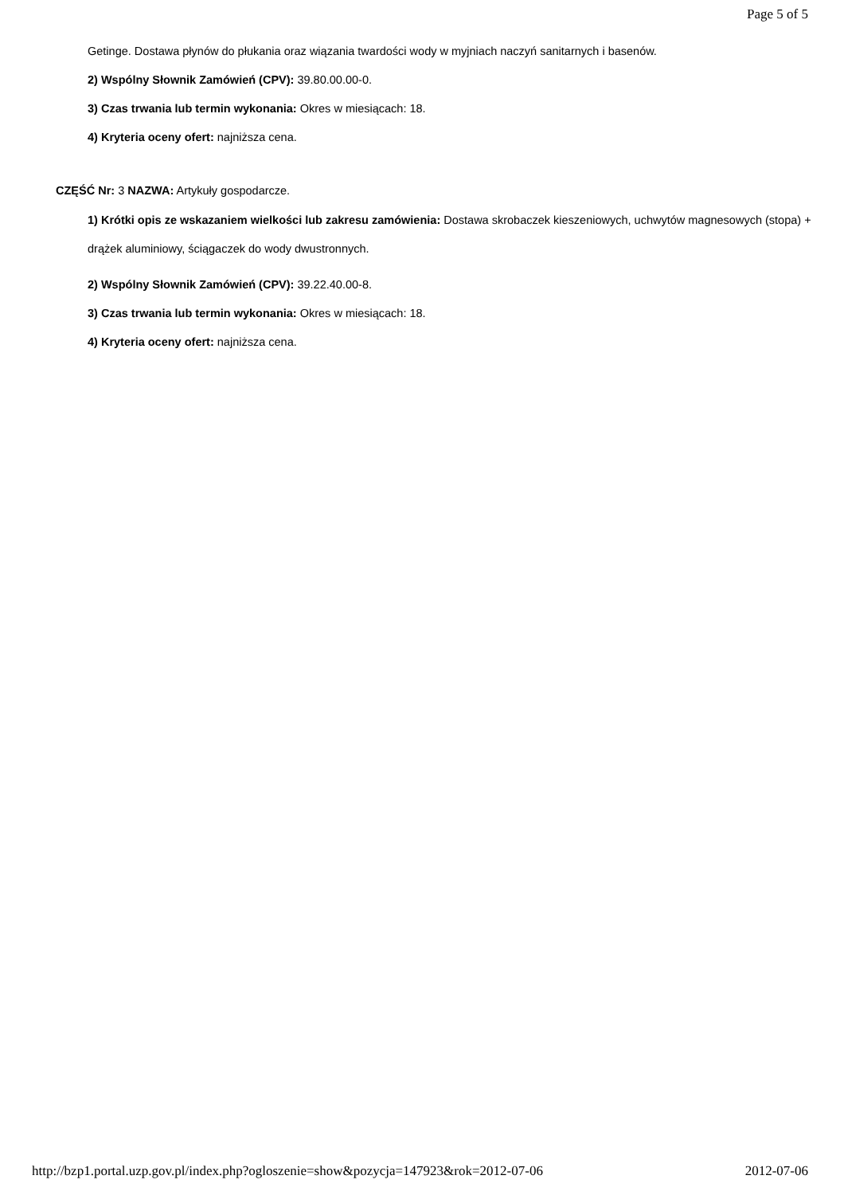Page 5 of 5
Getinge. Dostawa płynów do płukania oraz wiązania twardości wody w myjniach naczyń sanitarnych i basenów.
2) Wspólny Słownik Zamówień (CPV): 39.80.00.00-0.
3) Czas trwania lub termin wykonania: Okres w miesiącach: 18.
4) Kryteria oceny ofert: najniższa cena.
CZĘŚĆ Nr: 3 NAZWA: Artykuły gospodarcze.
1) Krótki opis ze wskazaniem wielkości lub zakresu zamówienia: Dostawa skrobaczek kieszeniowych, uchwytów magnesowych (stopa) + drążek aluminiowy, ściągaczek do wody dwustronnych.
2) Wspólny Słownik Zamówień (CPV): 39.22.40.00-8.
3) Czas trwania lub termin wykonania: Okres w miesiącach: 18.
4) Kryteria oceny ofert: najniższa cena.
http://bzp1.portal.uzp.gov.pl/index.php?ogloszenie=show&pozycja=147923&rok=2012-07-06 2012-07-06